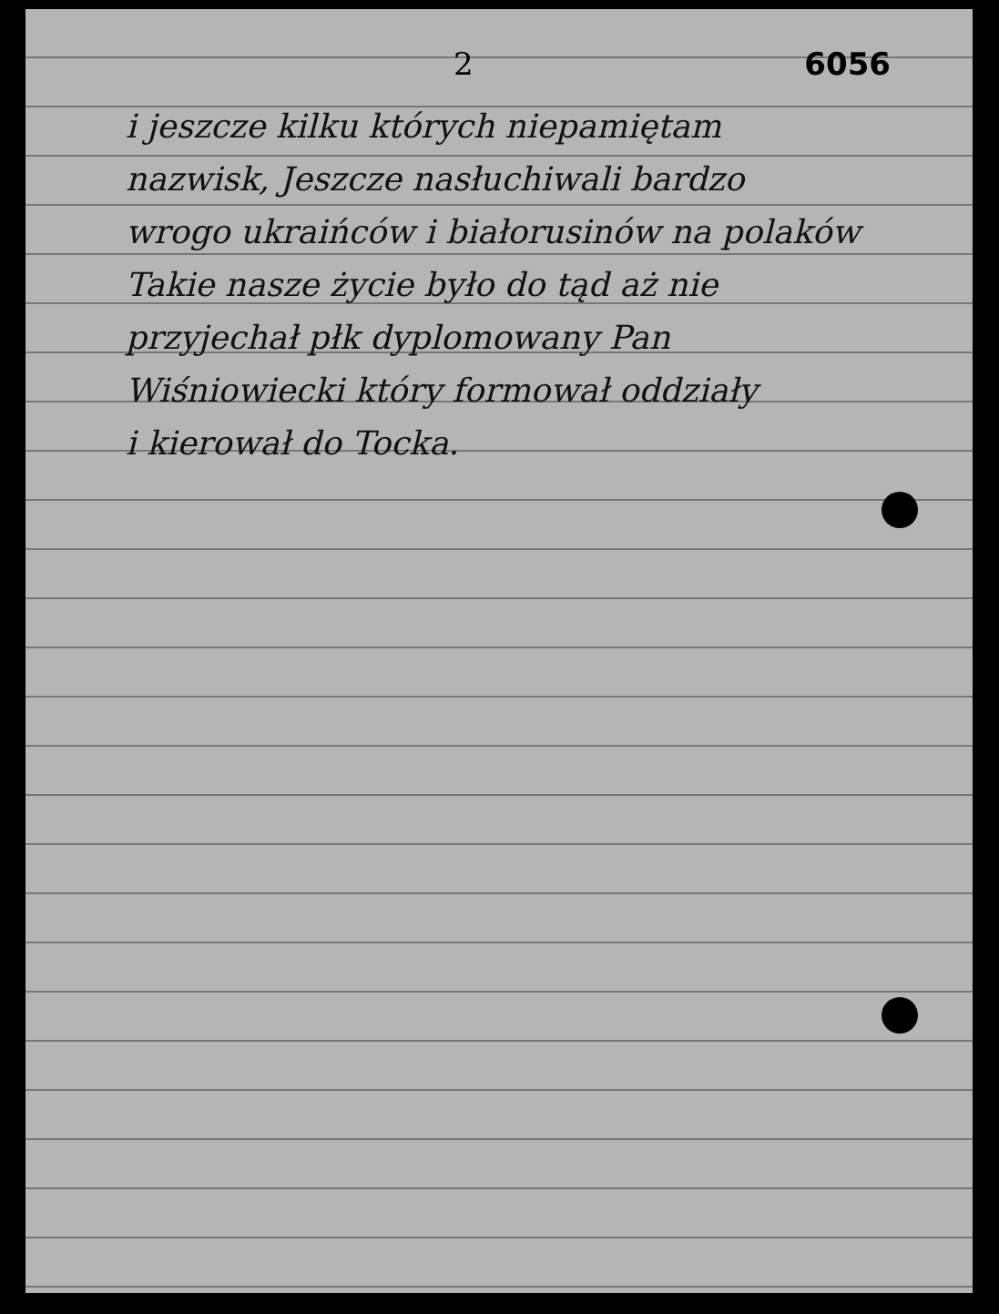2 6056
i jeszcze kilku których niepamiętam
nazwisk, Jeszcze nasłuchiwali bardzo
wrogo ukraińców i białorusinów na polaków
Takie nasze życie było do tąd aż nie
przyjechał płk dyplomowany Pan
Wiśniowiecki który formował oddziały
i kierował do Tocka.